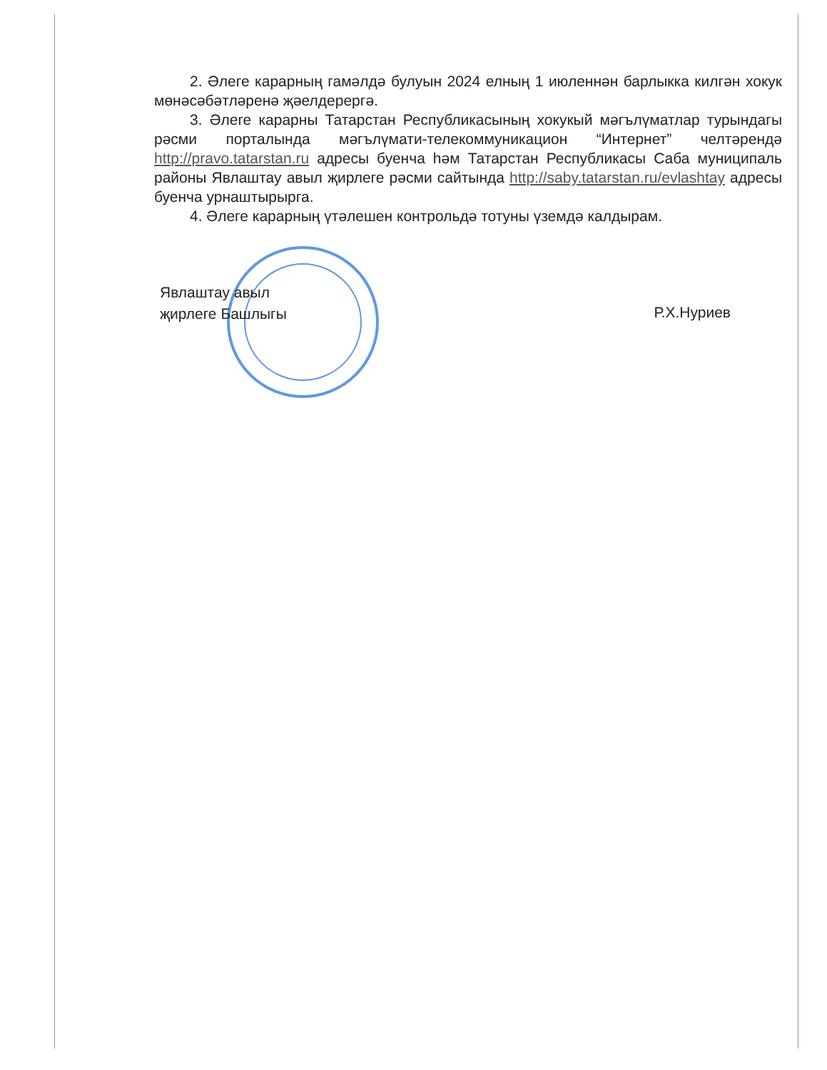2. Әлеге карарның гамәлдә булуын 2024 елның 1 июленнән барлыкка килгән хокук мөнәсәбәтләренә җәелдерергә.
3. Әлеге карарны Татарстан Республикасының хокукый мәгълүматлар турындагы рәсми порталында мәгълүмати-телекоммуникацион “Интернет” челтәрендә http://pravo.tatarstan.ru адресы буенча һәм Татарстан Республикасы Саба муниципаль районы Явлаштау авыл җирлеге рәсми сайтында http://saby.tatarstan.ru/evlashtay адресы буенча урнаштырырга.
4. Әлеге карарның үтәлешен контрольдә тотуны үземдә калдырам.
Явлаштау авыл
җирлеге Башлыгы
Р.Х.Нуриев